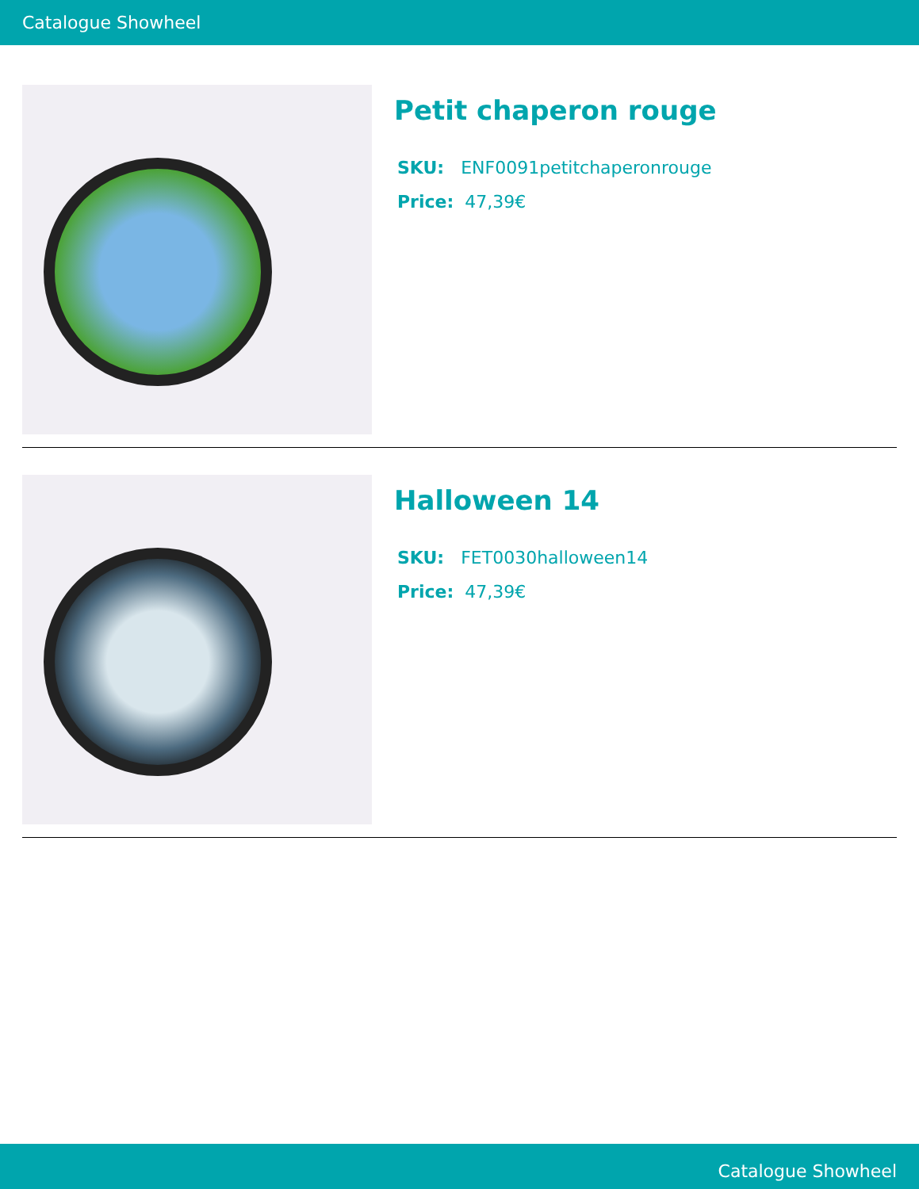Catalogue Showheel
Petit chaperon rouge
SKU: ENF0091petitchaperonrouge
Price: 47,39€
Halloween 14
SKU: FET0030halloween14
Price: 47,39€
Catalogue Showheel